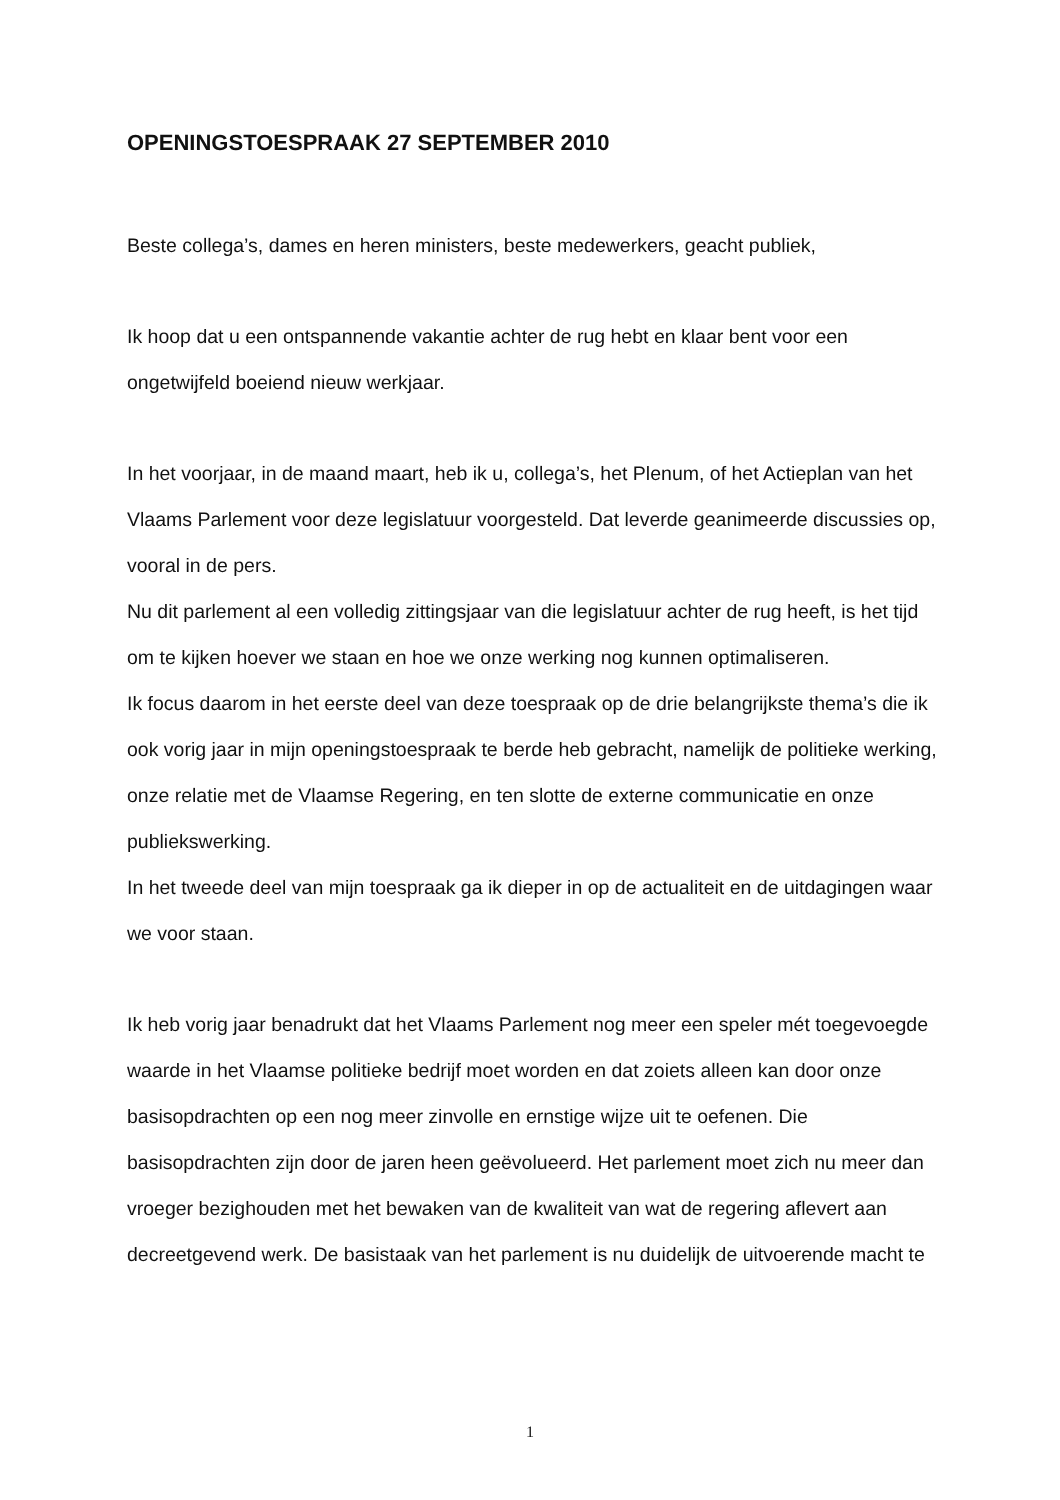OPENINGSTOESPRAAK 27 SEPTEMBER 2010
Beste collega’s, dames en heren ministers, beste medewerkers, geacht publiek,
Ik hoop dat u een ontspannende vakantie achter de rug hebt en klaar bent voor een ongetwijfeld boeiend nieuw werkjaar.
In het voorjaar, in de maand maart, heb ik u, collega’s, het Plenum, of het Actieplan van het Vlaams Parlement voor deze legislatuur voorgesteld. Dat leverde geanimeerde discussies op, vooral in de pers.
Nu dit parlement al een volledig zittingsjaar van die legislatuur achter de rug heeft, is het tijd om te kijken hoever we staan en hoe we onze werking nog kunnen optimaliseren.
Ik focus daarom in het eerste deel van deze toespraak op de drie belangrijkste thema’s die ik ook vorig jaar in mijn openingstoespraak te berde heb gebracht, namelijk de politieke werking, onze relatie met de Vlaamse Regering, en ten slotte de externe communicatie en onze publiekswerking.
In het tweede deel van mijn toespraak ga ik dieper in op de actualiteit en de uitdagingen waar we voor staan.
Ik heb vorig jaar benadrukt dat het Vlaams Parlement nog meer een speler mét toegevoegde waarde in het Vlaamse politieke bedrijf moet worden en dat zoiets alleen kan door onze basisopdrachten op een nog meer zinvolle en ernstige wijze uit te oefenen. Die basisopdrachten zijn door de jaren heen geëvolueerd. Het parlement moet zich nu meer dan vroeger bezighouden met het bewaken van de kwaliteit van wat de regering aflevert aan decreetgevend werk. De basistaak van het parlement is nu duidelijk de uitvoerende macht te
1